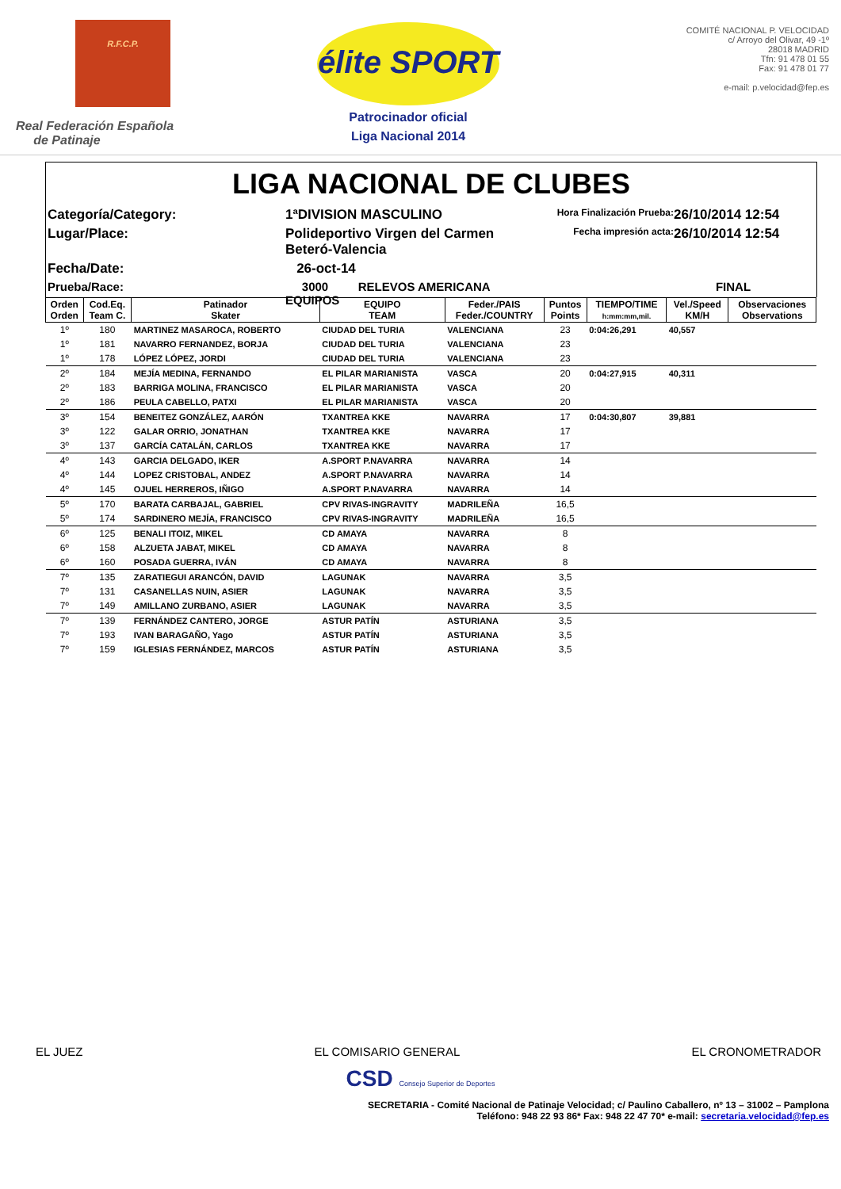R.F.C.P.
Real Federación Española
de Patinaje
élite SPORT
Patrocinador oficial
Liga Nacional 2014
COMITÉ NACIONAL P. VELOCIDAD
c/ Arroyo del Olivar, 49 -1º
28018 MADRID
Tfn: 91 478 01 55
Fax: 91 478 01 77
e-mail: p.velocidad@fep.es
LIGA NACIONAL DE CLUBES
Categoría/Category:
1ªDIVISION MASCULINO
Hora Finalización Prueba:
26/10/2014 12:54
Lugar/Place:
Polideportivo Virgen del Carmen Beteró-Valencia
Fecha impresión acta:
26/10/2014 12:54
Fecha/Date:
26-oct-14
Prueba/Race:
3000 RELEVOS AMERICANA EQUIPOS
FINAL
| Orden Orden | Cod.Eq. Team C. | Patinador Skater | EQUIPO TEAM | Feder./PAIS Feder./COUNTRY | Puntos Points | TIEMPO/TIME h:mm:mm,mil. | Vel./Speed KM/H | Observaciones Observations |
| --- | --- | --- | --- | --- | --- | --- | --- | --- |
| 1º | 180 | MARTINEZ MASAROCA, ROBERTO | CIUDAD DEL TURIA | VALENCIANA | 23 | 0:04:26,291 | 40,557 | |
| 1º | 181 | NAVARRO FERNANDEZ, BORJA | CIUDAD DEL TURIA | VALENCIANA | 23 | | | |
| 1º | 178 | LÓPEZ LÓPEZ, JORDI | CIUDAD DEL TURIA | VALENCIANA | 23 | | | |
| 2º | 184 | MEJÍA MEDINA, FERNANDO | EL PILAR MARIANISTA | VASCA | 20 | 0:04:27,915 | 40,311 | |
| 2º | 183 | BARRIGA MOLINA, FRANCISCO | EL PILAR MARIANISTA | VASCA | 20 | | | |
| 2º | 186 | PEULA CABELLO, PATXI | EL PILAR MARIANISTA | VASCA | 20 | | | |
| 3º | 154 | BENEITEZ GONZÁLEZ, AARÓN | TXANTREA KKE | NAVARRA | 17 | 0:04:30,807 | 39,881 | |
| 3º | 122 | GALAR ORRIO, JONATHAN | TXANTREA KKE | NAVARRA | 17 | | | |
| 3º | 137 | GARCÍA CATALÁN, CARLOS | TXANTREA KKE | NAVARRA | 17 | | | |
| 4º | 143 | GARCIA DELGADO, IKER | A.SPORT P.NAVARRA | NAVARRA | 14 | | | |
| 4º | 144 | LOPEZ CRISTOBAL, ANDEZ | A.SPORT P.NAVARRA | NAVARRA | 14 | | | |
| 4º | 145 | OJUEL HERREROS, IÑIGO | A.SPORT P.NAVARRA | NAVARRA | 14 | | | |
| 5º | 170 | BARATA CARBAJAL, GABRIEL | CPV RIVAS-INGRAVITY | MADRILEÑA | 16,5 | | | |
| 5º | 174 | SARDINERO MEJÍA, FRANCISCO | CPV RIVAS-INGRAVITY | MADRILEÑA | 16,5 | | | |
| 6º | 125 | BENALI ITOIZ, MIKEL | CD AMAYA | NAVARRA | 8 | | | |
| 6º | 158 | ALZUETA JABAT, MIKEL | CD AMAYA | NAVARRA | 8 | | | |
| 6º | 160 | POSADA GUERRA, IVÁN | CD AMAYA | NAVARRA | 8 | | | |
| 7º | 135 | ZARATIEGUI ARANCÓN, DAVID | LAGUNAK | NAVARRA | 3,5 | | | |
| 7º | 131 | CASANELLAS NUIN, ASIER | LAGUNAK | NAVARRA | 3,5 | | | |
| 7º | 149 | AMILLANO ZURBANO, ASIER | LAGUNAK | NAVARRA | 3,5 | | | |
| 7º | 139 | FERNÁNDEZ CANTERO, JORGE | ASTUR PATÍN | ASTURIANA | 3,5 | | | |
| 7º | 193 | IVAN BARAGAÑO, Yago | ASTUR PATÍN | ASTURIANA | 3,5 | | | |
| 7º | 159 | IGLESIAS FERNÁNDEZ, MARCOS | ASTUR PATÍN | ASTURIANA | 3,5 | | | |
EL JUEZ EL COMISARIO GENERAL EL CRONOMETRADOR
CSD Consejo Superior de Deportes
SECRETARIA - Comité Nacional de Patinaje Velocidad; c/ Paulino Caballero, nº 13 – 31002 – Pamplona
Teléfono: 948 22 93 86* Fax: 948 22 47 70* e-mail: secretaria.velocidad@fep.es